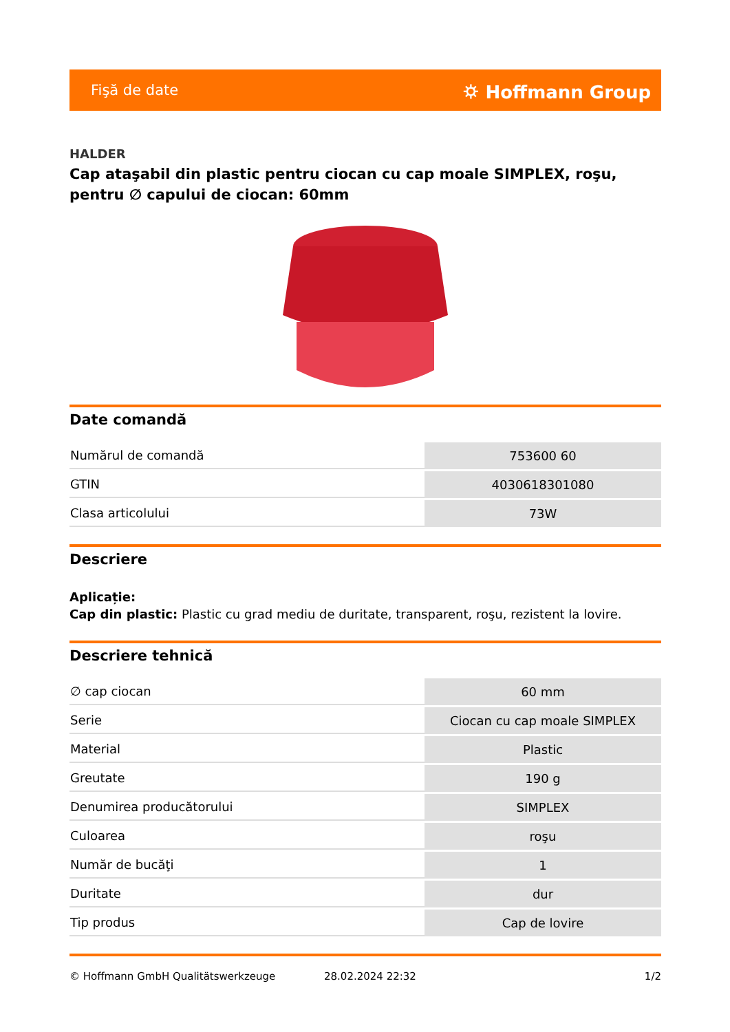Fişă de date ⛭ Hoffmann Group
HALDER
Cap ataşabil din plastic pentru ciocan cu cap moale SIMPLEX, roşu, pentru ∅ capului de ciocan: 60mm
Date comandă
| Numărul de comandă | 753600 60 |
| GTIN | 4030618301080 |
| Clasa articolului | 73W |
Descriere
Aplicație:
Cap din plastic: Plastic cu grad mediu de duritate, transparent, roşu, rezistent la lovire.
Descriere tehnică
| ∅ cap ciocan | 60 mm |
| Serie | Ciocan cu cap moale SIMPLEX |
| Material | Plastic |
| Greutate | 190 g |
| Denumirea producătorului | SIMPLEX |
| Culoarea | roşu |
| Număr de bucăţi | 1 |
| Duritate | dur |
| Tip produs | Cap de lovire |
© Hoffmann GmbH Qualitätswerkzeuge 28.02.2024 22:32 1/2